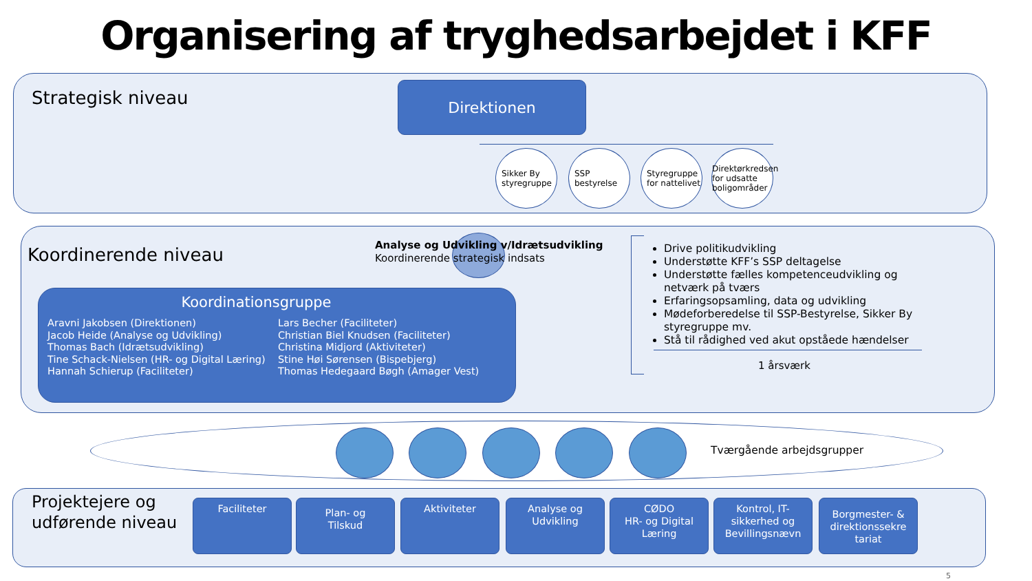Organisering af tryghedsarbejdet i KFF
Strategisk niveau Direktionen
Sikker By styregruppe
SSP bestyrelse
Styregruppe for nattelivet
Direktørkredsen for udsatte boligområder
Koordinerende niveau
Analyse og Udvikling v/Idrætsudvikling
Koordinerende strategisk indsats
Drive politikudvikling
Understøtte KFF’s SSP deltagelse
Understøtte fælles kompetenceudvikling og netværk på tværs
Erfaringsopsamling, data og udvikling
Mødeforberedelse til SSP-Bestyrelse, Sikker By styregruppe mv.
Stå til rådighed ved akut opståede hændelser
1 årsværk
Koordinationsgruppe
Aravni Jakobsen (Direktionen)
Jacob Heide (Analyse og Udvikling)
Thomas Bach (Idrætsudvikling)
Tine Schack-Nielsen (HR- og Digital Læring)
Hannah Schierup (Faciliteter)
Lars Becher (Faciliteter)
Christian Biel Knudsen (Faciliteter)
Christina Midjord (Aktiviteter)
Stine Høi Sørensen (Bispebjerg)
Thomas Hedegaard Bøgh (Amager Vest)
Tværgående arbejdsgrupper
Projektejere og
udførende niveau
Faciliteter
Plan- og
Tilskud
Aktiviteter
Analyse og
Udvikling
CØDO
HR- og Digital
Læring
Kontrol, IT-
sikkerhed og
Bevillingsnævn
Borgmester- &
direktionssekre
tariat
5